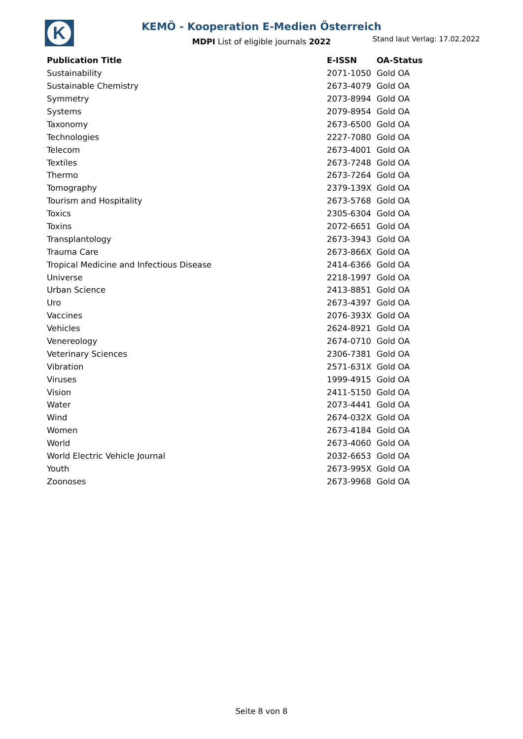K
KEMÖ - Kooperation E-Medien Österreich
MDPI List of eligible journals 2022 Stand laut Verlag: 17.02.2022
| Publication Title | E-ISSN | OA-Status |
| --- | --- | --- |
| Sustainability | 2071-1050 | Gold OA |
| Sustainable Chemistry | 2673-4079 | Gold OA |
| Symmetry | 2073-8994 | Gold OA |
| Systems | 2079-8954 | Gold OA |
| Taxonomy | 2673-6500 | Gold OA |
| Technologies | 2227-7080 | Gold OA |
| Telecom | 2673-4001 | Gold OA |
| Textiles | 2673-7248 | Gold OA |
| Thermo | 2673-7264 | Gold OA |
| Tomography | 2379-139X | Gold OA |
| Tourism and Hospitality | 2673-5768 | Gold OA |
| Toxics | 2305-6304 | Gold OA |
| Toxins | 2072-6651 | Gold OA |
| Transplantology | 2673-3943 | Gold OA |
| Trauma Care | 2673-866X | Gold OA |
| Tropical Medicine and Infectious Disease | 2414-6366 | Gold OA |
| Universe | 2218-1997 | Gold OA |
| Urban Science | 2413-8851 | Gold OA |
| Uro | 2673-4397 | Gold OA |
| Vaccines | 2076-393X | Gold OA |
| Vehicles | 2624-8921 | Gold OA |
| Venereology | 2674-0710 | Gold OA |
| Veterinary Sciences | 2306-7381 | Gold OA |
| Vibration | 2571-631X | Gold OA |
| Viruses | 1999-4915 | Gold OA |
| Vision | 2411-5150 | Gold OA |
| Water | 2073-4441 | Gold OA |
| Wind | 2674-032X | Gold OA |
| Women | 2673-4184 | Gold OA |
| World | 2673-4060 | Gold OA |
| World Electric Vehicle Journal | 2032-6653 | Gold OA |
| Youth | 2673-995X | Gold OA |
| Zoonoses | 2673-9968 | Gold OA |
Seite 8 von 8